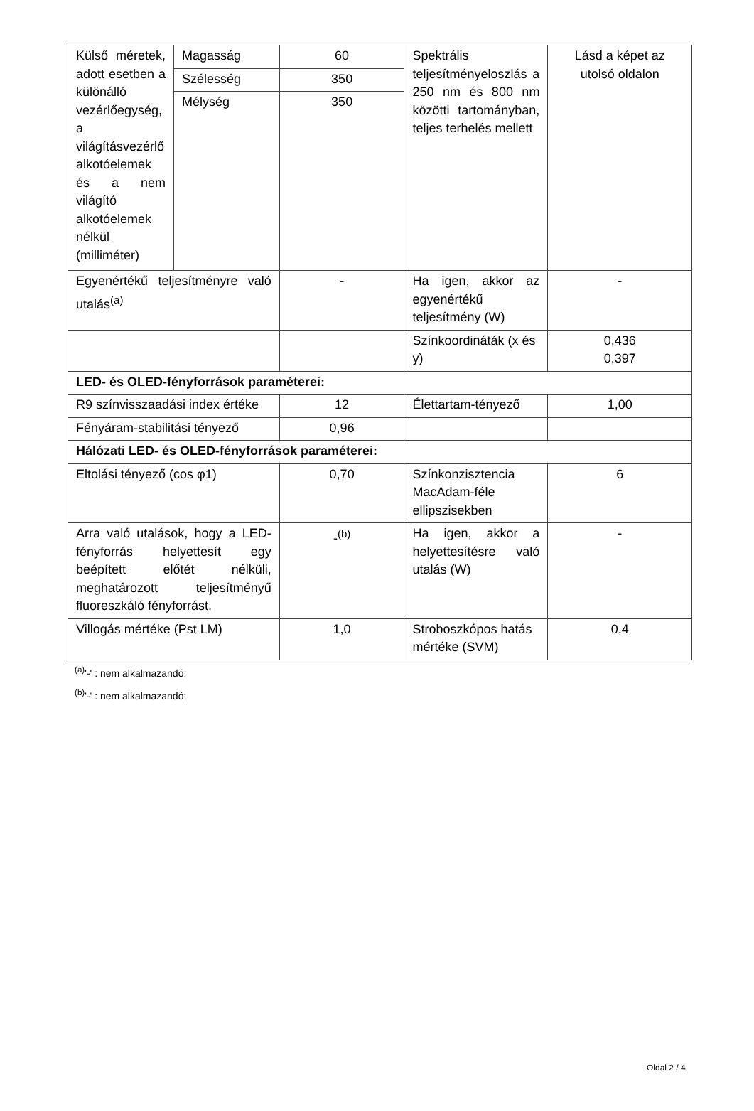| Külső méretek, adott esetben a különálló vezérlőegység, a világításvezérlő alkotóelemek és a nem világító alkotóelemek nélkül (milliméter) | Magasság | 60 | Spektrális teljesítményeloszlás a 250 nm és 800 nm közötti tartományban, teljes terhelés mellett | Lásd a képet az utolsó oldalon |
| | Szélesség | 350 | | |
| | Mélység | 350 | | |
| Egyenértékű teljesítményre való utalás<sup>(a)</sup> | | - | Ha igen, akkor az egyenértékű teljesítmény (W) | - |
| | | | Színkoordináták (x és y) | 0,436 0,397 |
| LED- és OLED-fényforrások paraméterei: | | | | |
| R9 színvisszaadási index értéke | | 12 | Élettartam-tényező | 1,00 |
| Fényáram-stabilitási tényező | | 0,96 | | |
| Hálózati LED- és OLED-fényforrások paraméterei: | | | | |
| Eltolási tényező (cos φ1) | | 0,70 | Színkonzisztencia MacAdam-féle ellipszisekben | 6 |
| Arra való utalások, hogy a LED-fényforrás helyettesít egy beépített előtét nélküli, meghatározott teljesítményű fluoreszkáló fényforrást. | | -<sup>(b)</sup> | Ha igen, akkor a helyettesítésre való utalás (W) | - |
| Villogás mértéke (Pst LM) | | 1,0 | Stroboszkópos hatás mértéke (SVM) | 0,4 |
<sup>(a)</sup> '-' : nem alkalmazandó;
<sup>(b)</sup> '-' : nem alkalmazandó;
Oldal 2 / 4